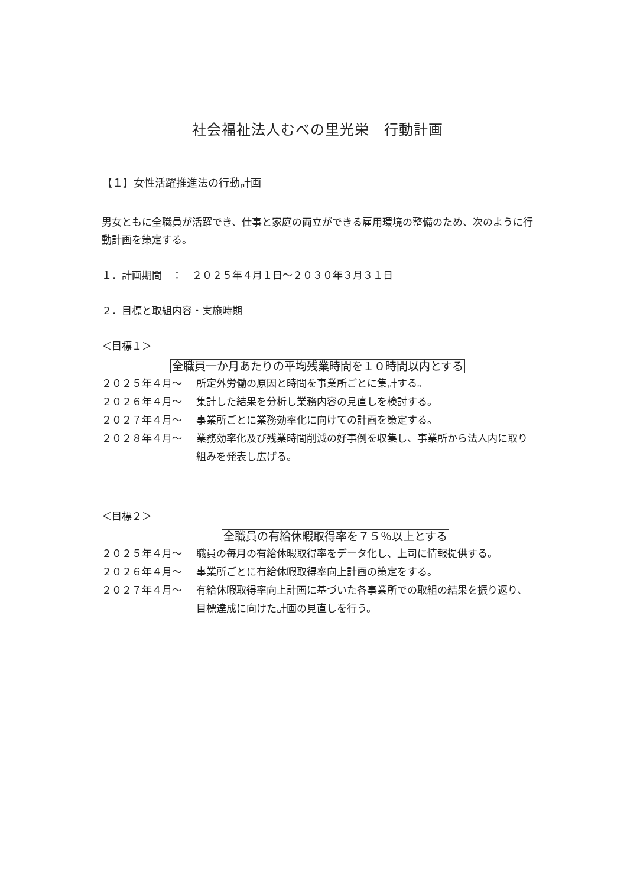社会福祉法人むべの里光栄　行動計画
【１】女性活躍推進法の行動計画
男女ともに全職員が活躍でき、仕事と家庭の両立ができる雇用環境の整備のため、次のように行動計画を策定する。
１．計画期間　：　２０２５年４月１日～２０３０年３月３１日
２．目標と取組内容・実施時期
＜目標１＞
全職員一か月あたりの平均残業時間を１０時間以内とする
２０２５年４月～ 所定外労働の原因と時間を事業所ごとに集計する。
２０２６年４月～ 集計した結果を分析し業務内容の見直しを検討する。
２０２７年４月～ 事業所ごとに業務効率化に向けての計画を策定する。
２０２８年４月～ 業務効率化及び残業時間削減の好事例を収集し、事業所から法人内に取り組みを発表し広げる。
＜目標２＞
全職員の有給休暇取得率を７５％以上とする
２０２５年４月～ 職員の毎月の有給休暇取得率をデータ化し、上司に情報提供する。
２０２６年４月～ 事業所ごとに有給休暇取得率向上計画の策定をする。
２０２７年４月～ 有給休暇取得率向上計画に基づいた各事業所での取組の結果を振り返り、目標達成に向けた計画の見直しを行う。